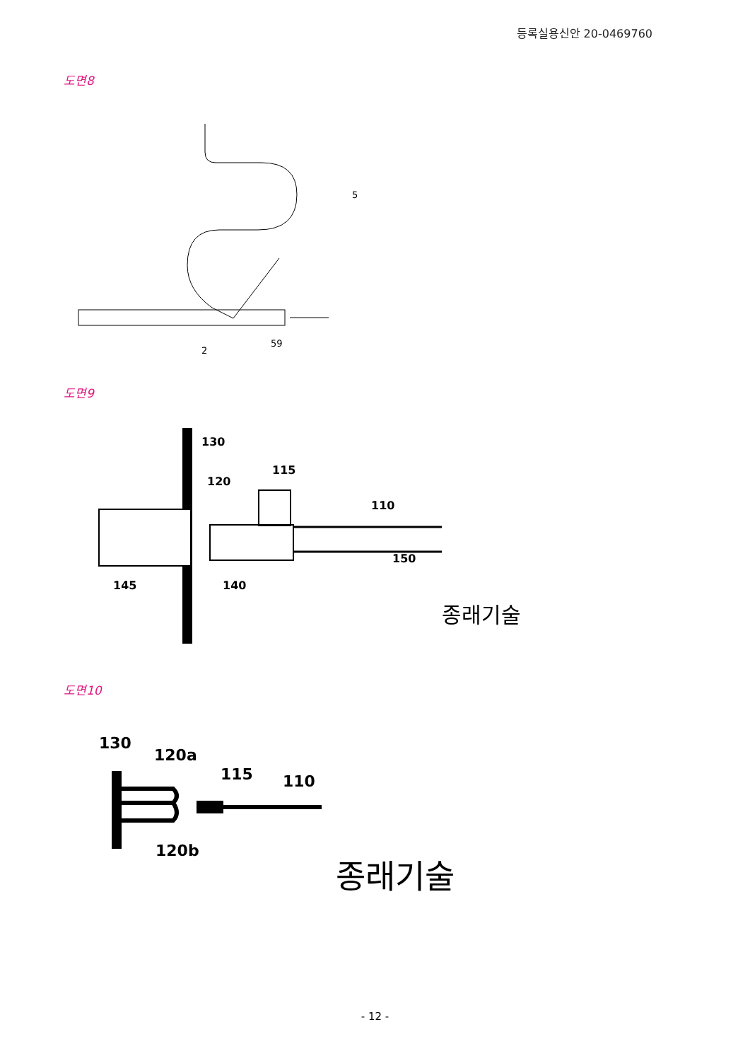등록실용신안 20-0469760
도면8
2
59
5
도면9
130
120
115
110
150
145
140
종래기술
도면10
130
120a
115
110
120b
종래기술
- 12 -